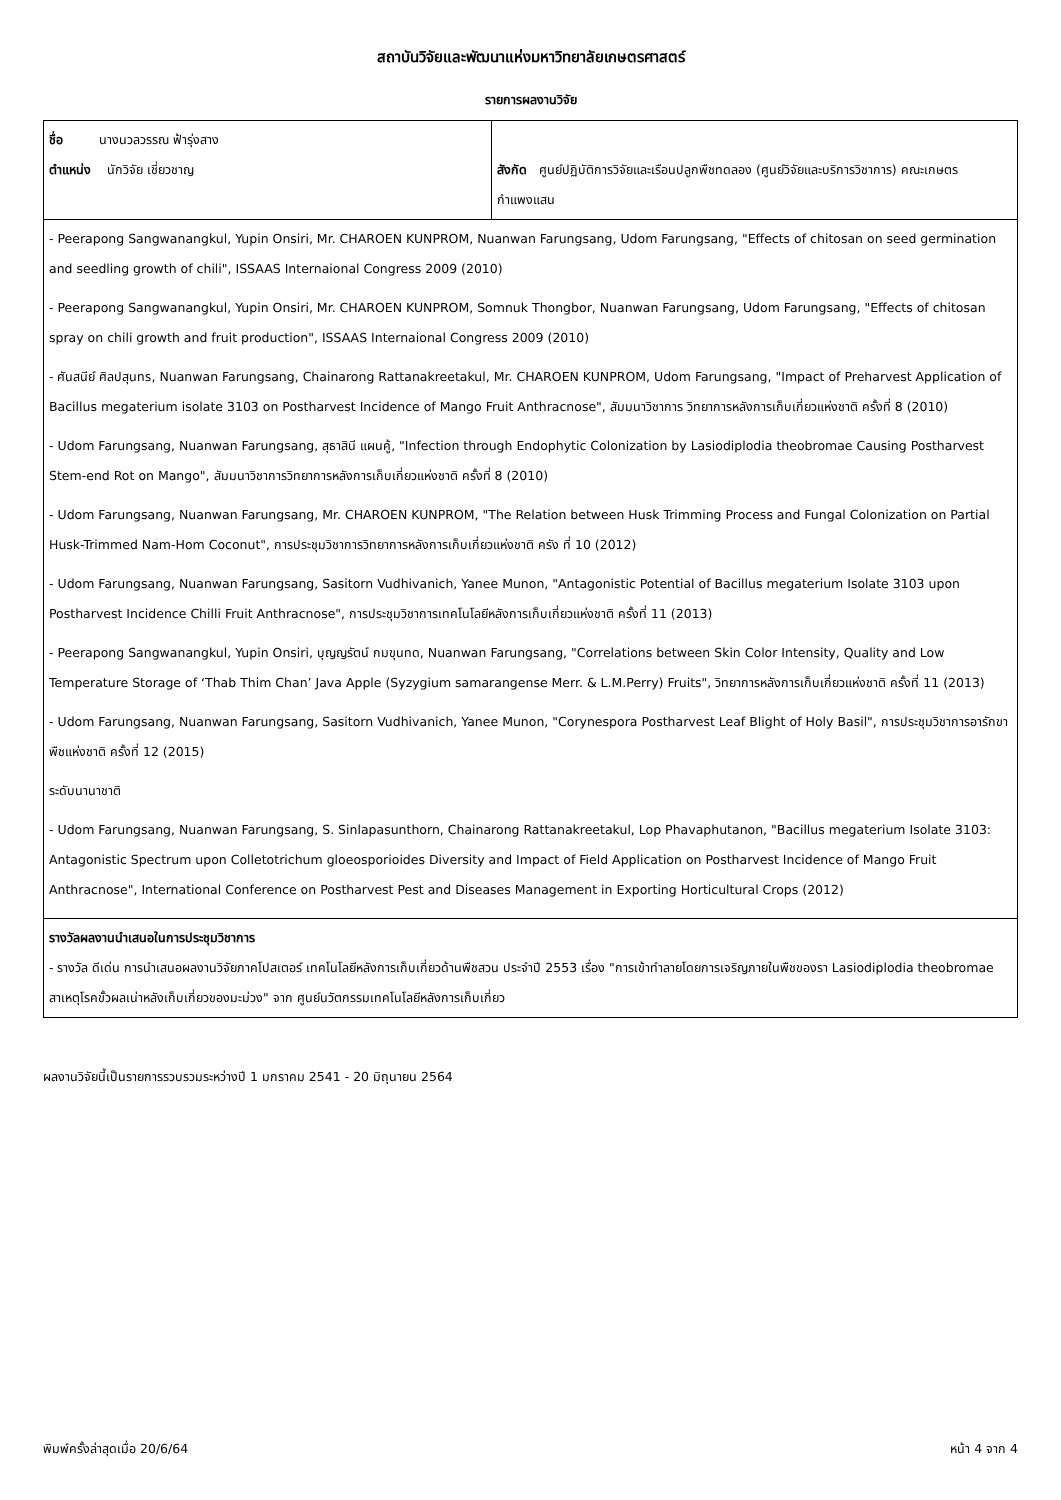สถาบันวิจัยและพัฒนาแห่งมหาวิทยาลัยเกษตรศาสตร์
รายการผลงานวิจัย
| ชื่อ นางนวลวรรณ ฟ้ารุ่งสาง ตำแหน่ง นักวิจัย เชี่ยวชาญ | สังกัด ศูนย์ปฏิบัติการวิจัยและเรือนปลูกพืชทดลอง (ศูนย์วิจัยและบริการวิชาการ) คณะเกษตร กำแพงแสน |
| - Peerapong Sangwanangkul, Yupin Onsiri, Mr. CHAROEN KUNPROM, Nuanwan Farungsang, Udom Farungsang, "Effects of chitosan on seed germination and seedling growth of chili", ISSAAS Internaional Congress 2009 (2010) - Peerapong Sangwanangkul, Yupin Onsiri, Mr. CHAROEN KUNPROM, Somnuk Thongbor, Nuanwan Farungsang, Udom Farungsang, "Effects of chitosan spray on chili growth and fruit production", ISSAAS Internaional Congress 2009 (2010) - ศันสนีย์ ศิลปสุนทร, Nuanwan Farungsang, Chainarong Rattanakreetakul, Mr. CHAROEN KUNPROM, Udom Farungsang, "Impact of Preharvest Application of Bacillus megaterium isolate 3103 on Postharvest Incidence of Mango Fruit Anthracnose", สัมมนาวิชาการ วิทยาการหลังการเก็บเกี่ยวแห่งชาติ ครั้งที่ 8 (2010) - Udom Farungsang, Nuanwan Farungsang, สุธาสินี แผนคู้, "Infection through Endophytic Colonization by Lasiodiplodia theobromae Causing Postharvest Stem-end Rot on Mango", สัมมนาวิชาการวิทยาการหลังการเก็บเกี่ยวแห่งชาติ ครั้งที่ 8 (2010) - Udom Farungsang, Nuanwan Farungsang, Mr. CHAROEN KUNPROM, "The Relation between Husk Trimming Process and Fungal Colonization on Partial Husk-Trimmed Nam-Hom Coconut", การประชุมวิชาการวิทยาการหลังการเก็บเกี่ยวแห่งชาติ ครัง ที่ 10 (2012) - Udom Farungsang, Nuanwan Farungsang, Sasitorn Vudhivanich, Yanee Munon, "Antagonistic Potential of Bacillus megaterium Isolate 3103 upon Postharvest Incidence Chilli Fruit Anthracnose", การประชุมวิชาการเทคโนโลยีหลังการเก็บเกี่ยวแห่งชาติ ครั้งที่ 11 (2013) - Peerapong Sangwanangkul, Yupin Onsiri, บุญญรัตน์ กมขุนทด, Nuanwan Farungsang, "Correlations between Skin Color Intensity, Quality and Low Temperature Storage of ‘Thab Thim Chan’ Java Apple (Syzygium samarangense Merr. & L.M.Perry) Fruits", วิทยาการหลังการเก็บเกี่ยวแห่งชาติ ครั้งที่ 11 (2013) - Udom Farungsang, Nuanwan Farungsang, Sasitorn Vudhivanich, Yanee Munon, "Corynespora Postharvest Leaf Blight of Holy Basil", การประชุมวิชาการอารักขาพืชแห่งชาติ ครั้งที่ 12 (2015) ระดับนานาชาติ - Udom Farungsang, Nuanwan Farungsang, S. Sinlapasunthorn, Chainarong Rattanakreetakul, Lop Phavaphutanon, "Bacillus megaterium Isolate 3103: Antagonistic Spectrum upon Colletotrichum gloeosporioides Diversity and Impact of Field Application on Postharvest Incidence of Mango Fruit Anthracnose", International Conference on Postharvest Pest and Diseases Management in Exporting Horticultural Crops (2012) | |
| รางวัลผลงานนำเสนอในการประชุมวิชาการ - รางวัล ดีเด่น การนำเสนอผลงานวิจัยภาคโปสเตอร์ เทคโนโลยีหลังการเก็บเกี่ยวด้านพืชสวน ประจำปี 2553 เรื่อง "การเข้าทำลายโดยการเจริญภายในพืชของรา Lasiodiplodia theobromae สาเหตุโรคขั้วผลเน่าหลังเก็บเกี่ยวของมะม่วง" จาก ศูนย์นวัตกรรมเทคโนโลยีหลังการเก็บเกี่ยว | |
ผลงานวิจัยนี้เป็นรายการรวบรวมระหว่างปี 1 มกราคม 2541 - 20 มิถุนายน 2564
พิมพ์ครั้งล่าสุดเมื่อ 20/6/64 หน้า 4 จาก 4